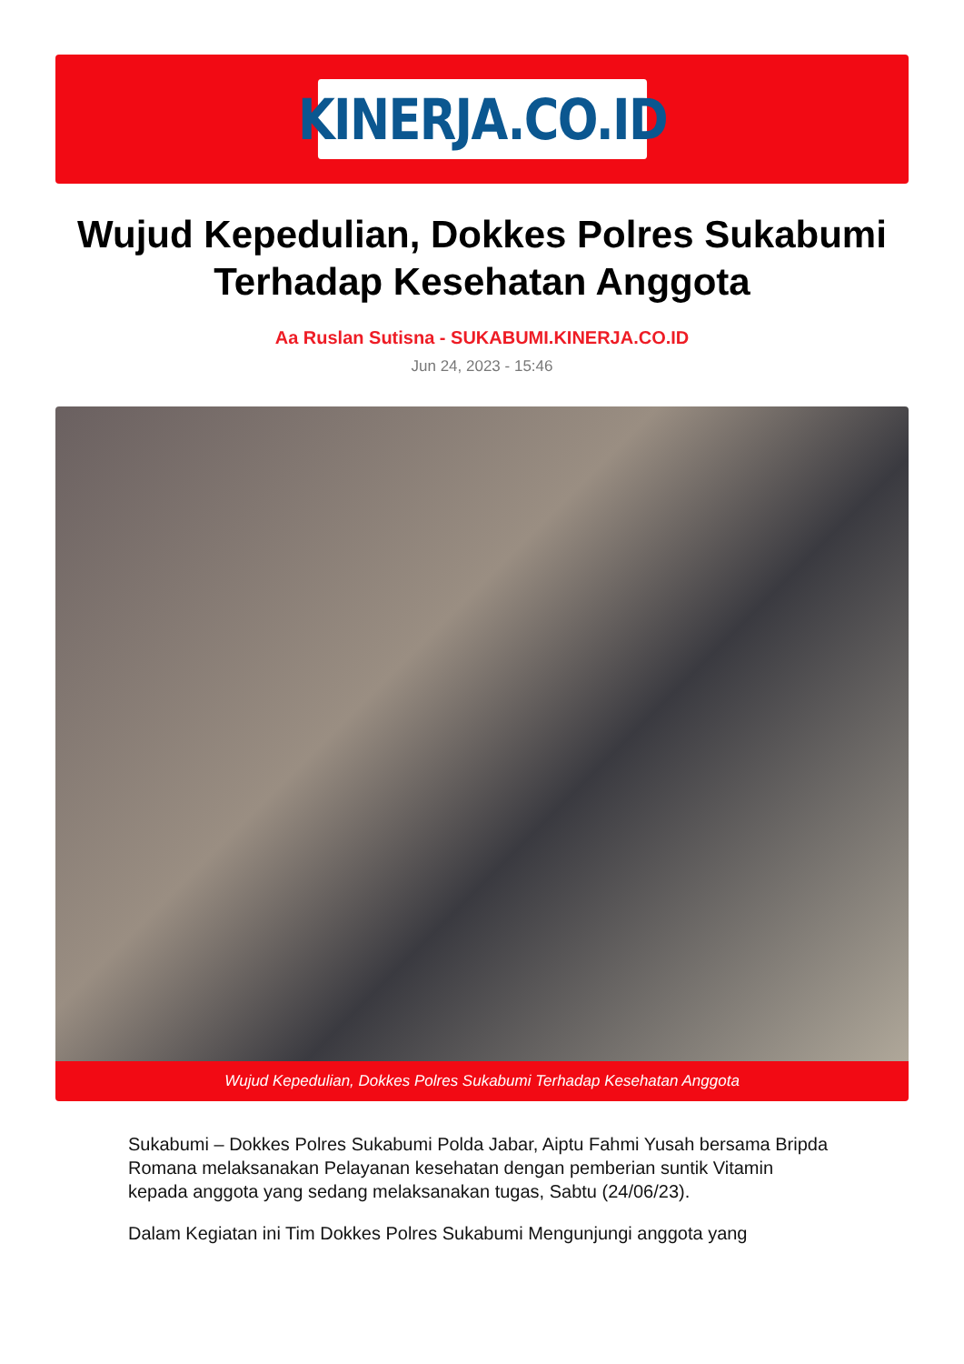KINERJA.CO.ID
Wujud Kepedulian, Dokkes Polres Sukabumi Terhadap Kesehatan Anggota
Aa Ruslan Sutisna - SUKABUMI.KINERJA.CO.ID
Jun 24, 2023 - 15:46
Wujud Kepedulian, Dokkes Polres Sukabumi Terhadap Kesehatan Anggota
Sukabumi – Dokkes Polres Sukabumi Polda Jabar, Aiptu Fahmi Yusah bersama Bripda Romana melaksanakan Pelayanan kesehatan dengan pemberian suntik Vitamin kepada anggota yang sedang melaksanakan tugas, Sabtu (24/06/23).
Dalam Kegiatan ini Tim Dokkes Polres Sukabumi Mengunjungi anggota yang